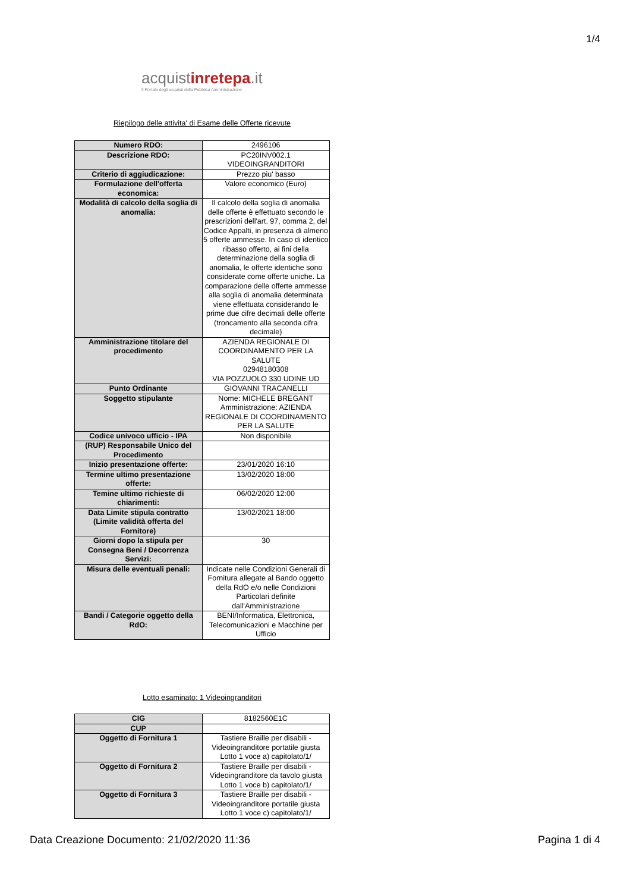1/4
acquistinrete pa.it
Il Portale degli acquisti della Pubblica Amministrazione
Riepilogo delle attivita' di Esame delle Offerte ricevute
| Numero RDO: | 2496106 |
| Descrizione RDO: | PC20INV002.1 VIDEOINGRANDITORI |
| Criterio di aggiudicazione: | Prezzo piu' basso |
| Formulazione dell'offerta economica: | Valore economico (Euro) |
| Modalità di calcolo della soglia di anomalia: | Il calcolo della soglia di anomalia delle offerte è effettuato secondo le prescrizioni dell'art. 97, comma 2, del Codice Appalti, in presenza di almeno 5 offerte ammesse. In caso di identico ribasso offerto, ai fini della determinazione della soglia di anomalia, le offerte identiche sono considerate come offerte uniche. La comparazione delle offerte ammesse alla soglia di anomalia determinata viene effettuata considerando le prime due cifre decimali delle offerte (troncamento alla seconda cifra decimale) |
| Amministrazione titolare del procedimento | AZIENDA REGIONALE DI COORDINAMENTO PER LA SALUTE 02948180308 VIA POZZUOLO 330 UDINE UD |
| Punto Ordinante | GIOVANNI TRACANELLI |
| Soggetto stipulante | Nome: MICHELE BREGANT Amministrazione: AZIENDA REGIONALE DI COORDINAMENTO PER LA SALUTE |
| Codice univoco ufficio - IPA | Non disponibile |
| (RUP) Responsabile Unico del Procedimento | |
| Inizio presentazione offerte: | 23/01/2020 16:10 |
| Termine ultimo presentazione offerte: | 13/02/2020 18:00 |
| Temine ultimo richieste di chiarimenti: | 06/02/2020 12:00 |
| Data Limite stipula contratto (Limite validità offerta del Fornitore) | 13/02/2021 18:00 |
| Giorni dopo la stipula per Consegna Beni / Decorrenza Servizi: | 30 |
| Misura delle eventuali penali: | Indicate nelle Condizioni Generali di Fornitura allegate al Bando oggetto della RdO e/o nelle Condizioni Particolari definite dall'Amministrazione |
| Bandi / Categorie oggetto della RdO: | BENI/Informatica, Elettronica, Telecomunicazioni e Macchine per Ufficio |
Lotto esaminato: 1 Videoingranditori
| CIG | 8182560E1C |
| CUP | |
| Oggetto di Fornitura 1 | Tastiere Braille per disabili - Videoingranditore portatile giusta Lotto 1 voce a) capitolato/1/ |
| Oggetto di Fornitura 2 | Tastiere Braille per disabili - Videoingranditore da tavolo giusta Lotto 1 voce b) capitolato/1/ |
| Oggetto di Fornitura 3 | Tastiere Braille per disabili - Videoingranditore portatile giusta Lotto 1 voce c) capitolato/1/ |
Data Creazione Documento: 21/02/2020 11:36
Pagina 1 di 4